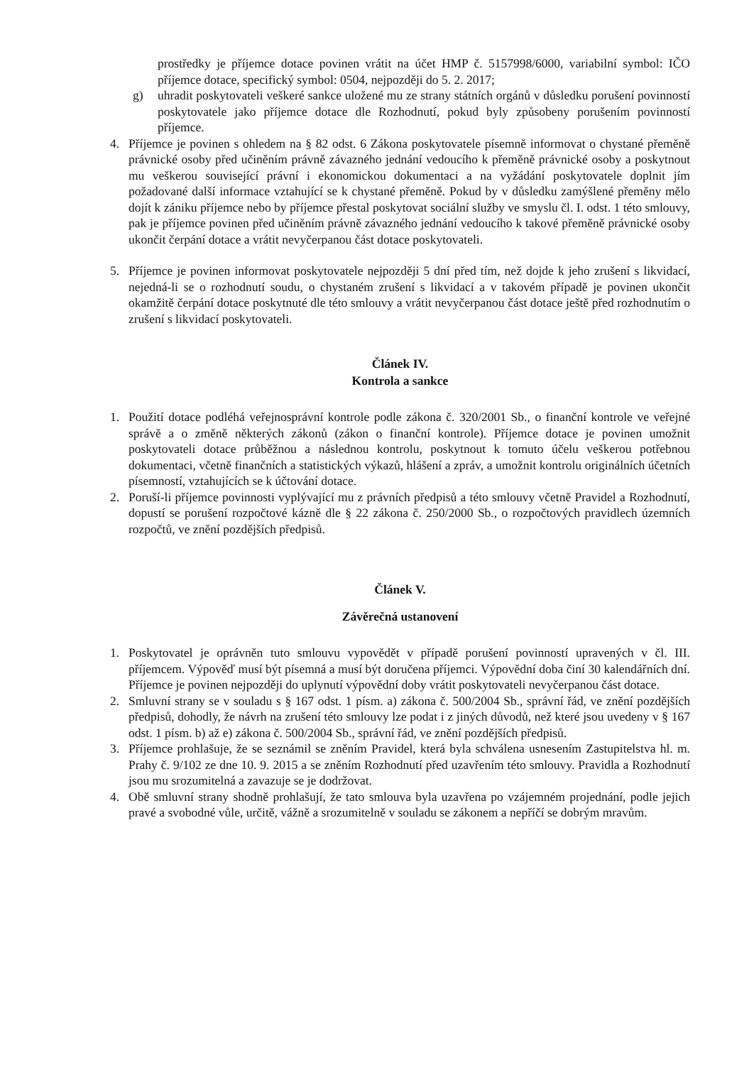prostředky je příjemce dotace povinen vrátit na účet HMP č. 5157998/6000, variabilní symbol: IČO příjemce dotace, specifický symbol: 0504, nejpozději do 5. 2. 2017;
g) uhradit poskytovateli veškeré sankce uložené mu ze strany státních orgánů v důsledku porušení povinností poskytovatele jako příjemce dotace dle Rozhodnutí, pokud byly způsobeny porušením povinností příjemce.
4. Příjemce je povinen s ohledem na § 82 odst. 6 Zákona poskytovatele písemně informovat o chystané přeměně právnické osoby před učiněním právně závazného jednání vedoucího k přeměně právnické osoby a poskytnout mu veškerou související právní i ekonomickou dokumentaci a na vyžádání poskytovatele doplnit jím požadované další informace vztahující se k chystané přeměně. Pokud by v důsledku zamýšlené přeměny mělo dojít k zániku příjemce nebo by příjemce přestal poskytovat sociální služby ve smyslu čl. I. odst. 1 této smlouvy, pak je příjemce povinen před učiněním právně závazného jednání vedoucího k takové přeměně právnické osoby ukončit čerpání dotace a vrátit nevyčerpanou část dotace poskytovateli.
5. Příjemce je povinen informovat poskytovatele nejpozději 5 dní před tím, než dojde k jeho zrušení s likvidací, nejedná-li se o rozhodnutí soudu, o chystaném zrušení s likvidací a v takovém případě je povinen ukončit okamžitě čerpání dotace poskytnuté dle této smlouvy a vrátit nevyčerpanou část dotace ještě před rozhodnutím o zrušení s likvidací poskytovateli.
Článek IV.
Kontrola a sankce
1. Použití dotace podléhá veřejnosprávní kontrole podle zákona č. 320/2001 Sb., o finanční kontrole ve veřejné správě a o změně některých zákonů (zákon o finanční kontrole). Příjemce dotace je povinen umožnit poskytovateli dotace průběžnou a následnou kontrolu, poskytnout k tomuto účelu veškerou potřebnou dokumentaci, včetně finančních a statistických výkazů, hlášení a zpráv, a umožnit kontrolu originálních účetních písemností, vztahujících se k účtování dotace.
2. Poruší-li příjemce povinnosti vyplývající mu z právních předpisů a této smlouvy včetně Pravidel a Rozhodnutí, dopustí se porušení rozpočtové kázně dle § 22 zákona č. 250/2000 Sb., o rozpočtových pravidlech územních rozpočtů, ve znění pozdějších předpisů.
Článek V.
Závěrečná ustanovení
1. Poskytovatel je oprávněn tuto smlouvu vypovědět v případě porušení povinností upravených v čl. III. příjemcem. Výpověď musí být písemná a musí být doručena příjemci. Výpovědní doba činí 30 kalendářních dní. Příjemce je povinen nejpozději do uplynutí výpovědní doby vrátit poskytovateli nevyčerpanou část dotace.
2. Smluvní strany se v souladu s § 167 odst. 1 písm. a) zákona č. 500/2004 Sb., správní řád, ve znění pozdějších předpisů, dohodly, že návrh na zrušení této smlouvy lze podat i z jiných důvodů, než které jsou uvedeny v § 167 odst. 1 písm. b) až e) zákona č. 500/2004 Sb., správní řád, ve znění pozdějších předpisů.
3. Příjemce prohlašuje, že se seznámil se zněním Pravidel, která byla schválena usnesením Zastupitelstva hl. m. Prahy č. 9/102 ze dne 10. 9. 2015 a se zněním Rozhodnutí před uzavřením této smlouvy. Pravidla a Rozhodnutí jsou mu srozumitelná a zavazuje se je dodržovat.
4. Obě smluvní strany shodně prohlašují, že tato smlouva byla uzavřena po vzájemném projednání, podle jejich pravé a svobodné vůle, určitě, vážně a srozumitelně v souladu se zákonem a nepříčí se dobrým mravům.